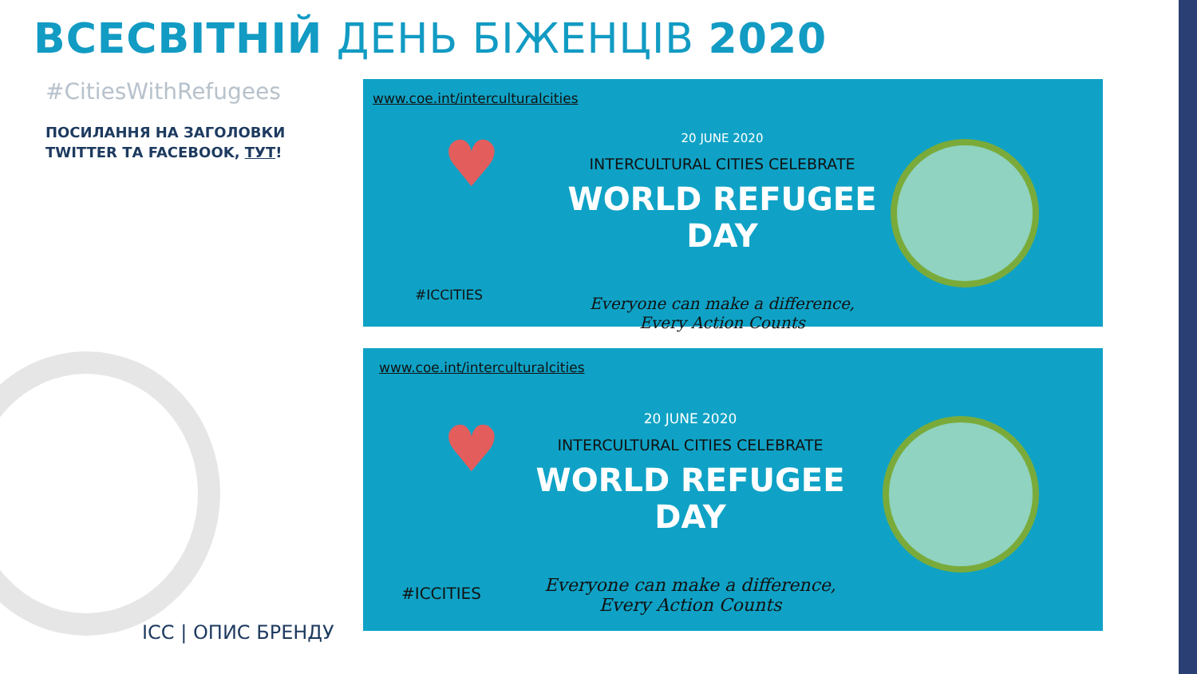ВСЕСВІТНІЙ ДЕНЬ БІЖЕНЦІВ 2020
#CitiesWithRefugees
ПОСИЛАННЯ НА ЗАГОЛОВКИ
TWITTER ТА FACEBOOK, ТУТ!
www.coe.int/interculturalcities
♥
#ICCITIES
20 JUNE 2020
INTERCULTURAL CITIES CELEBRATE
WORLD REFUGEE DAY
Everyone can make a difference,
Every Action Counts
www.coe.int/interculturalcities
♥
#ICCITIES
20 JUNE 2020
INTERCULTURAL CITIES CELEBRATE
WORLD REFUGEE DAY
Everyone can make a difference,
Every Action Counts
ICC | ОПИС БРЕНДУ